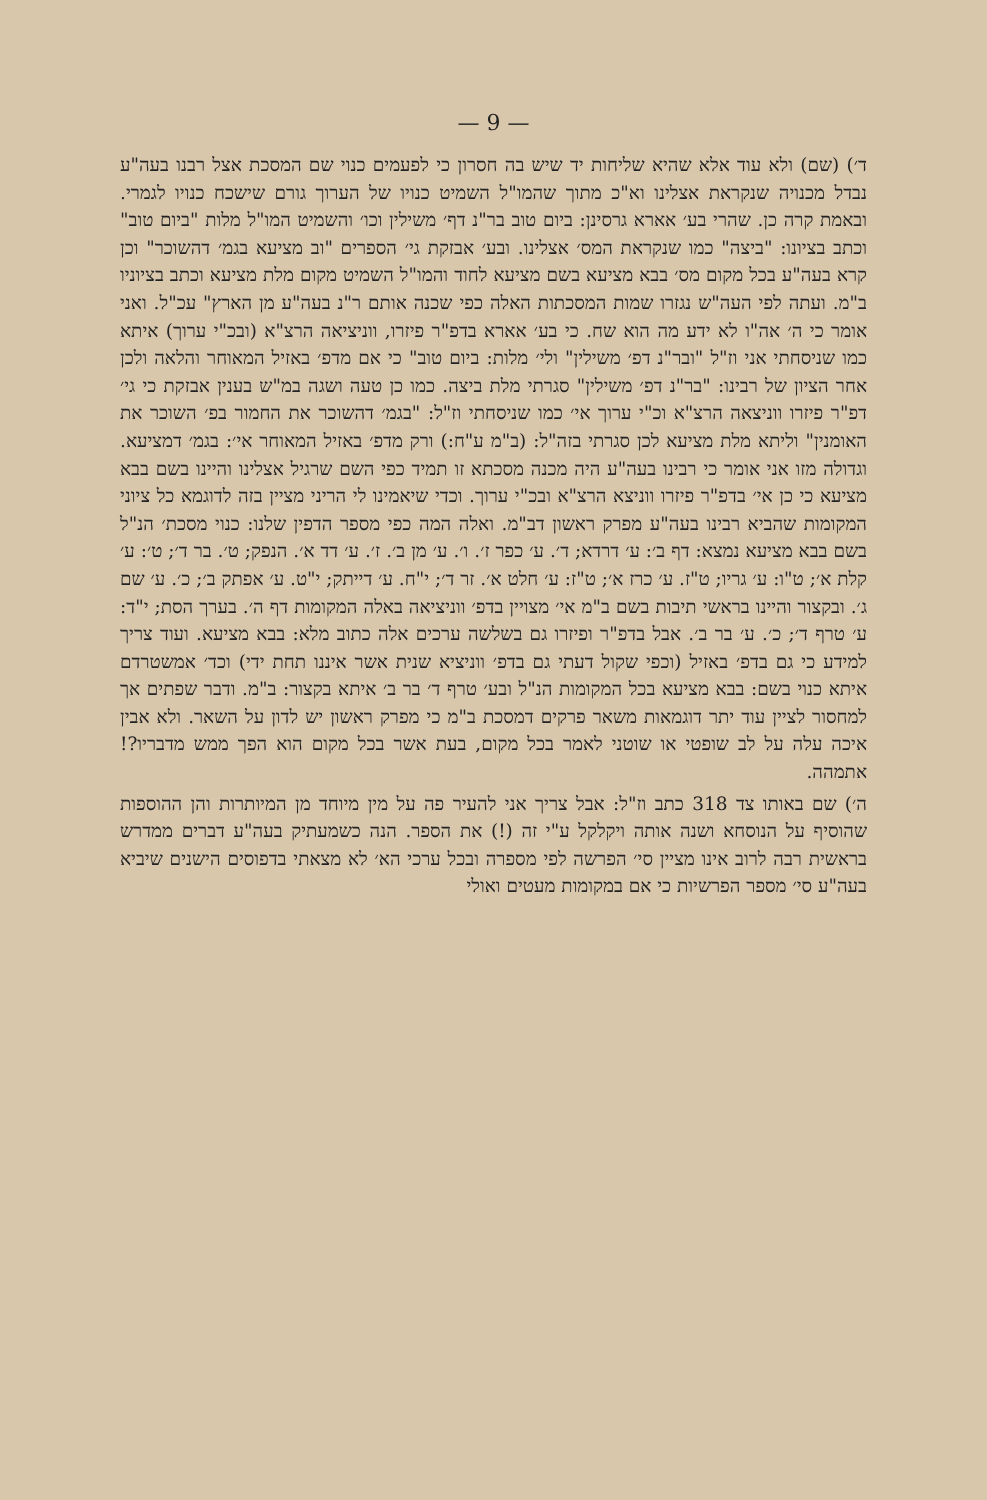— 9 —
ד׳) (שם) ולא עוד אלא שהיא שליחות יד שיש בה חסרון כי לפעמים כנוי שם המסכת אצל רבנו בעה"ע נבדל מכנויה שנקראת אצלינו וא"כ מתוך שהמו"ל השמיט כנויו של הערוך גורם שישכח כנויו לגמרי. ובאמת קרה כן. שהרי בע׳ אארא גרסינן: ביום טוב בר"נ דף׳ משילין וכו׳ והשמיט המו"ל מלות "ביום טוב" וכתב בציונו: "ביצה" כמו שנקראת המס׳ אצלינו. ובע׳ אבזקת גי׳ הספרים "וב מציעא בגמ׳ דהשוכר" וכן קרא בעה"ע בכל מקום מס׳ בבא מציעא בשם מציעא לחוד והמו"ל השמיט מקום מלת מציעא וכתב בציוניו ב"מ. ועתה לפי העה"ש נגזרו שמות המסכתות האלה כפי שכנה אותם ר"נ בעה"ע מן הארץ" עכ"ל. ואני אומר כי ה׳ אה"ו לא ידע מה הוא שח. כי בע׳ אארא בדפ"ר פיזרו, ווניציאה הרצ"א (ובכ"י ערוך) איתא כמו שניסחתי אני וז"ל "ובר"נ דפ׳ משילין" ולי׳ מלות: ביום טוב" כי אם מדפ׳ באזיל המאוחר והלאה ולכן אחר הציון של רבינו: "בר"נ דפ׳ משילין" סגרתי מלת ביצה. כמו כן טעה ושגה במ"ש בענין אבזקת כי גי׳ דפ"ר פיזרו ווניצאה הרצ"א וכ"י ערוך אי׳ כמו שניסחתי וז"ל: "בגמ׳ דהשוכר את החמור בפ׳ השוכר את האומנין" וליתא מלת מציעא לכן סגרתי בזה"ל: (ב"מ ע"ח:) ורק מדפ׳ באזיל המאוחר אי׳: בגמ׳ דמציעא. וגדולה מזו אני אומר כי רבינו בעה"ע היה מכנה מסכתא זו תמיד כפי השם שרגיל אצלינו והיינו בשם בבא מציעא כי כן אי׳ בדפ"ר פיזרו ווניצא הרצ"א ובכ"י ערוך. וכדי שיאמינו לי הריני מציין בזה לדוגמא כל ציוני המקומות שהביא רבינו בעה"ע מפרק ראשון דב"מ. ואלה המה כפי מספר הדפין שלנו: כנוי מסכת׳ הנ"ל בשם בבא מציעא נמצא: דף ב׳: ע׳ דרדא; ד׳. ע׳ כפר ז׳. ו׳. ע׳ מן ב׳. ז׳. ע׳ דד א׳. הנפק; ט׳. בר ד׳; ט׳: ע׳ קלת א׳; ט"ו: ע׳ גריו; ט"ז. ע׳ כרז א׳; ט"ז: ע׳ חלט א׳. זר ד׳; י"ח. ע׳ דייתק; י"ט. ע׳ אפתק ב׳; כ׳. ע׳ שם ג׳. ובקצור והיינו בראשי תיבות בשם ב"מ אי׳ מצויין בדפ׳ ווניציאה באלה המקומות דף ה׳. בערך הסת; י"ד: ע׳ טרף ד׳; כ׳. ע׳ בר ב׳. אבל בדפ"ר ופיזרו גם בשלשה ערכים אלה כתוב מלא: בבא מציעא. ועוד צריך למידע כי גם בדפ׳ באזיל (וכפי שקול דעתי גם בדפ׳ ווניציא שנית אשר איננו תחת ידי) וכד׳ אמשטרדם איתא כנוי בשם: בבא מציעא בכל המקומות הנ"ל ובע׳ טרף ד׳ בר ב׳ איתא בקצור: ב"מ. ודבר שפתים אך למחסור לציין עוד יתר דוגמאות משאר פרקים דמסכת ב"מ כי מפרק ראשון יש לדון על השאר. ולא אבין איכה עלה על לב שופטי או שוטני לאמר בכל מקום, בעת אשר בכל מקום הוא הפך ממש מדבריו?! אתמהה.
ה׳) שם באותו צד 318 כתב וז"ל: אבל צריך אני להעיר פה על מין מיוחד מן המיותרות והן ההוספות שהוסיף על הנוסחא ושנה אותה ויקלקל ע"י זה (!) את הספר. הנה כשמעתיק בעה"ע דברים ממדרש בראשית רבה לרוב אינו מציין סי׳ הפרשה לפי מספרה ובכל ערכי הא׳ לא מצאתי בדפוסים הישנים שיביא בעה"ע סי׳ מספר הפרשיות כי אם במקומות מעטים ואולי